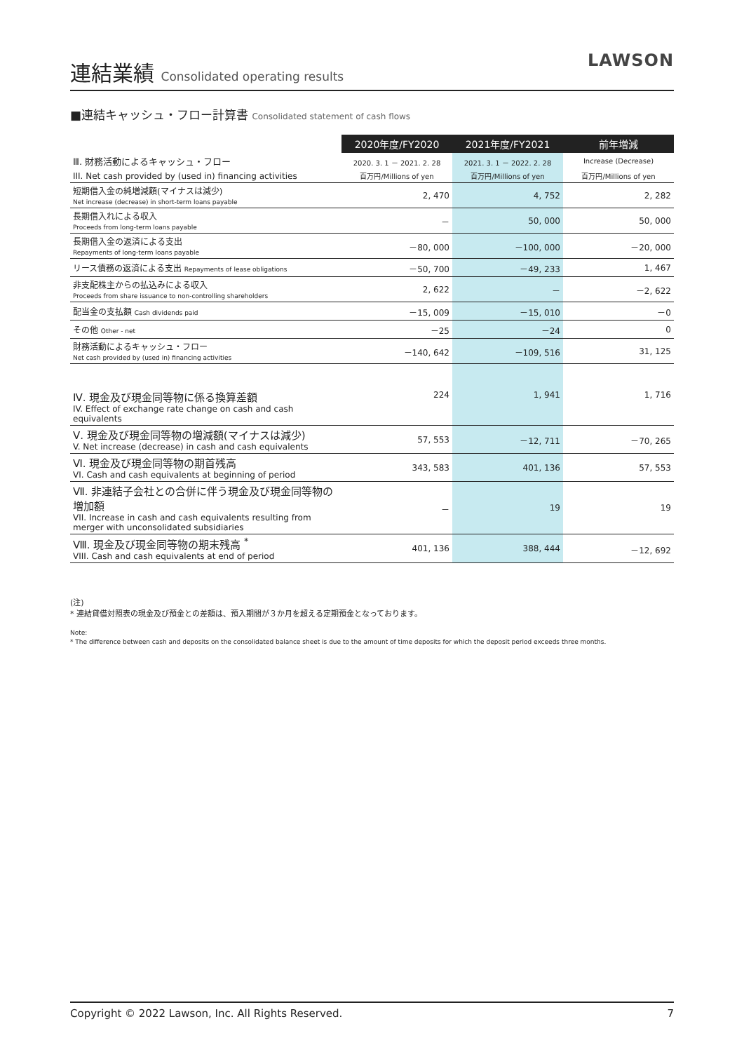連結業績 Consolidated operating results
LAWSON
■連結キャッシュ・フロー計算書 Consolidated statement of cash flows
| | 2020年度/FY2020 | 2021年度/FY2021 | 前年増減 |
| Ⅲ. 財務活動によるキャッシュ・フロー | 2020. 3. 1 － 2021. 2. 28 | 2021. 3. 1 － 2022. 2. 28 | Increase (Decrease) |
| III. Net cash provided by (used in) financing activities | 百万円/Millions of yen | 百万円/Millions of yen | 百万円/Millions of yen |
| 短期借入金の純増減額(マイナスは減少) Net increase (decrease) in short-term loans payable | 2, 470 | 4, 752 | 2, 282 |
| 長期借入れによる収入 Proceeds from long-term loans payable | － | 50, 000 | 50, 000 |
| 長期借入金の返済による支出 Repayments of long-term loans payable | －80, 000 | －100, 000 | －20, 000 |
| リース債務の返済による支出 Repayments of lease obligations | －50, 700 | －49, 233 | 1, 467 |
| 非支配株主からの払込みによる収入 Proceeds from share issuance to non-controlling shareholders | 2, 622 | － | －2, 622 |
| 配当金の支払額 Cash dividends paid | －15, 009 | －15, 010 | －0 |
| その他 Other - net | －25 | －24 | 0 |
| 財務活動によるキャッシュ・フロー Net cash provided by (used in) financing activities | －140, 642 | －109, 516 | 31, 125 |
| Ⅳ. 現金及び現金同等物に係る換算差額 IV. Effect of exchange rate change on cash and cash equivalents | 224 | 1, 941 | 1, 716 |
| Ⅴ. 現金及び現金同等物の増減額(マイナスは減少) V. Net increase (decrease) in cash and cash equivalents | 57, 553 | －12, 711 | －70, 265 |
| Ⅵ. 現金及び現金同等物の期首残高 VI. Cash and cash equivalents at beginning of period | 343, 583 | 401, 136 | 57, 553 |
| Ⅶ. 非連結子会社との合併に伴う現金及び現金同等物の増加額 VII. Increase in cash and cash equivalents resulting from merger with unconsolidated subsidiaries | － | 19 | 19 |
| Ⅷ. 現金及び現金同等物の期末残高 <sup>*</sup> VIII. Cash and cash equivalents at end of period | 401, 136 | 388, 444 | －12, 692 |
(注)
* 連結貸借対照表の現金及び預金との差額は、預入期間が３か月を超える定期預金となっております。
Note:
* The difference between cash and deposits on the consolidated balance sheet is due to the amount of time deposits for which the deposit period exceeds three months.
Copyright © 2022 Lawson, Inc. All Rights Reserved. 7